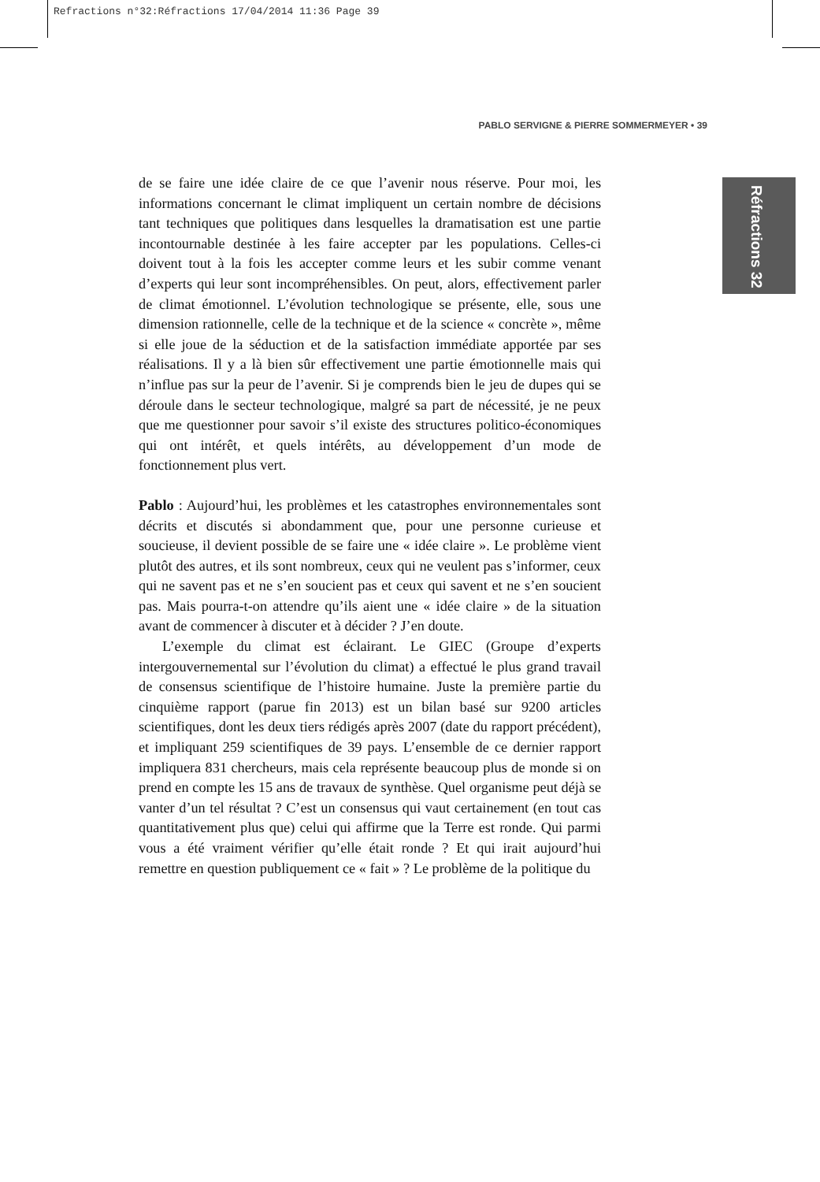Refractions n°32:Réfractions 17/04/2014 11:36 Page 39
PABLO SERVIGNE & PIERRE SOMMERMEYER • 39
Réfractions 32
de se faire une idée claire de ce que l’avenir nous réserve. Pour moi, les informations concernant le climat impliquent un certain nombre de décisions tant techniques que politiques dans lesquelles la dramatisation est une partie incontournable destinée à les faire accepter par les populations. Celles-ci doivent tout à la fois les accepter comme leurs et les subir comme venant d’experts qui leur sont incompréhensibles. On peut, alors, effectivement parler de climat émotionnel. L’évolution technologique se présente, elle, sous une dimension rationnelle, celle de la technique et de la science « concrète », même si elle joue de la séduction et de la satisfaction immédiate apportée par ses réalisations. Il y a là bien sûr effectivement une partie émotionnelle mais qui n’influe pas sur la peur de l’avenir. Si je comprends bien le jeu de dupes qui se déroule dans le secteur technologique, malgré sa part de nécessité, je ne peux que me questionner pour savoir s’il existe des structures politico-économiques qui ont intérêt, et quels intérêts, au développement d’un mode de fonctionnement plus vert.
Pablo : Aujourd’hui, les problèmes et les catastrophes environnementales sont décrits et discutés si abondamment que, pour une personne curieuse et soucieuse, il devient possible de se faire une « idée claire ». Le problème vient plutôt des autres, et ils sont nombreux, ceux qui ne veulent pas s’informer, ceux qui ne savent pas et ne s’en soucient pas et ceux qui savent et ne s’en soucient pas. Mais pourra-t-on attendre qu’ils aient une « idée claire » de la situation avant de commencer à discuter et à décider ? J’en doute.
L’exemple du climat est éclairant. Le GIEC (Groupe d’experts intergouvernemental sur l’évolution du climat) a effectué le plus grand travail de consensus scientifique de l’histoire humaine. Juste la première partie du cinquième rapport (parue fin 2013) est un bilan basé sur 9200 articles scientifiques, dont les deux tiers rédigés après 2007 (date du rapport précédent), et impliquant 259 scientifiques de 39 pays. L’ensemble de ce dernier rapport impliquera 831 chercheurs, mais cela représente beaucoup plus de monde si on prend en compte les 15 ans de travaux de synthèse. Quel organisme peut déjà se vanter d’un tel résultat ? C’est un consensus qui vaut certainement (en tout cas quantitativement plus que) celui qui affirme que la Terre est ronde. Qui parmi vous a été vraiment vérifier qu’elle était ronde ? Et qui irait aujourd’hui remettre en question publiquement ce « fait » ? Le problème de la politique du